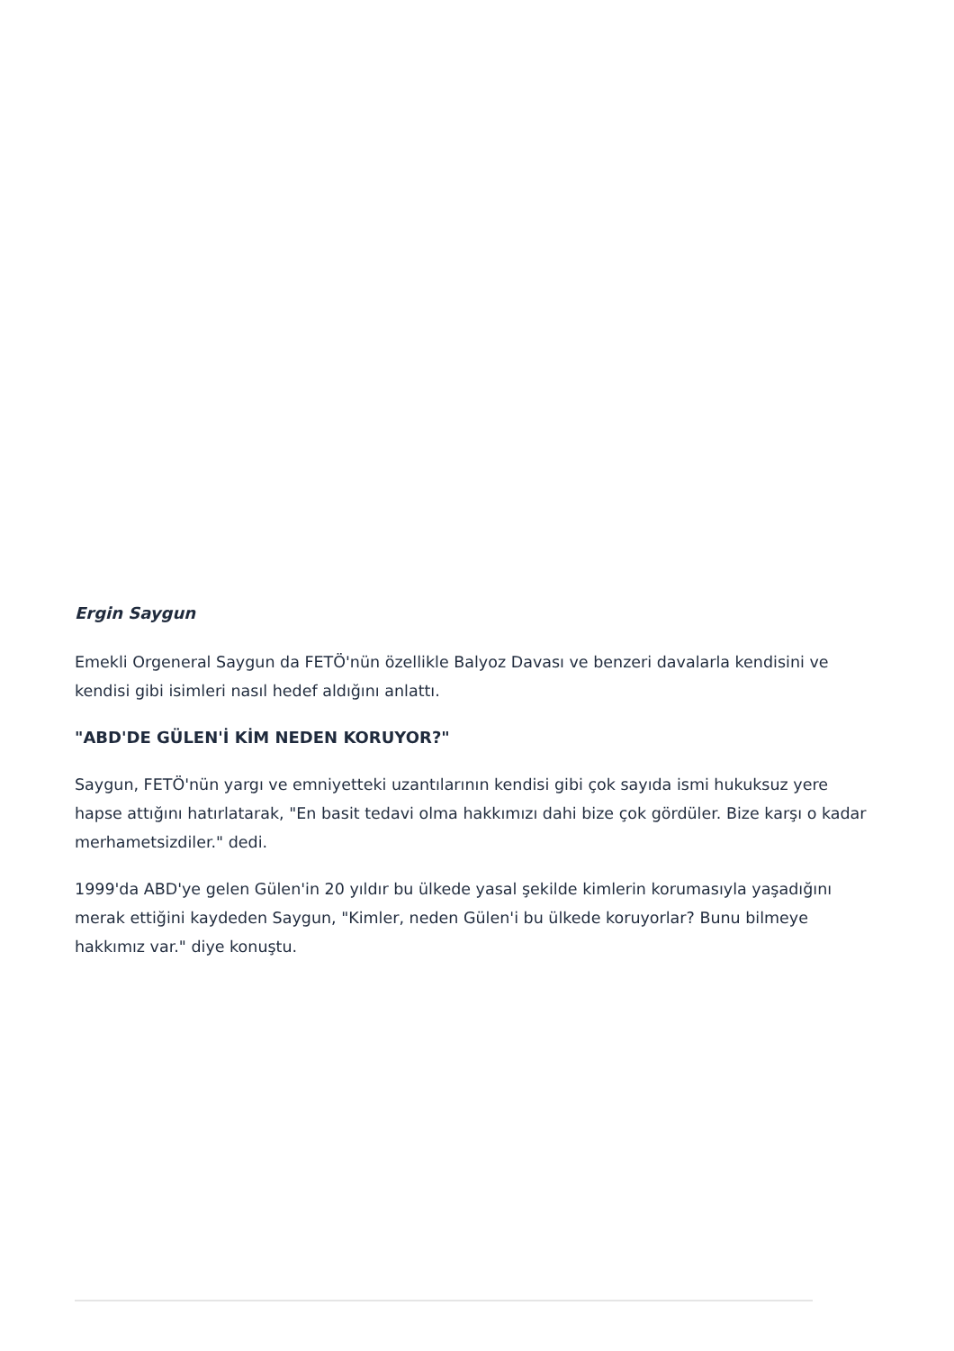Ergin Saygun
Emekli Orgeneral Saygun da FETÖ'nün özellikle Balyoz Davası ve benzeri davalarla kendisini ve kendisi gibi isimleri nasıl hedef aldığını anlattı.
"ABD'DE GÜLEN'İ KİM NEDEN KORUYOR?"
Saygun, FETÖ'nün yargı ve emniyetteki uzantılarının kendisi gibi çok sayıda ismi hukuksuz yere hapse attığını hatırlatarak, "En basit tedavi olma hakkımızı dahi bize çok gördüler. Bize karşı o kadar merhametsizdiler." dedi.
1999'da ABD'ye gelen Gülen'in 20 yıldır bu ülkede yasal şekilde kimlerin korumasıyla yaşadığını merak ettiğini kaydeden Saygun, "Kimler, neden Gülen'i bu ülkede koruyorlar? Bunu bilmeye hakkımız var." diye konuştu.